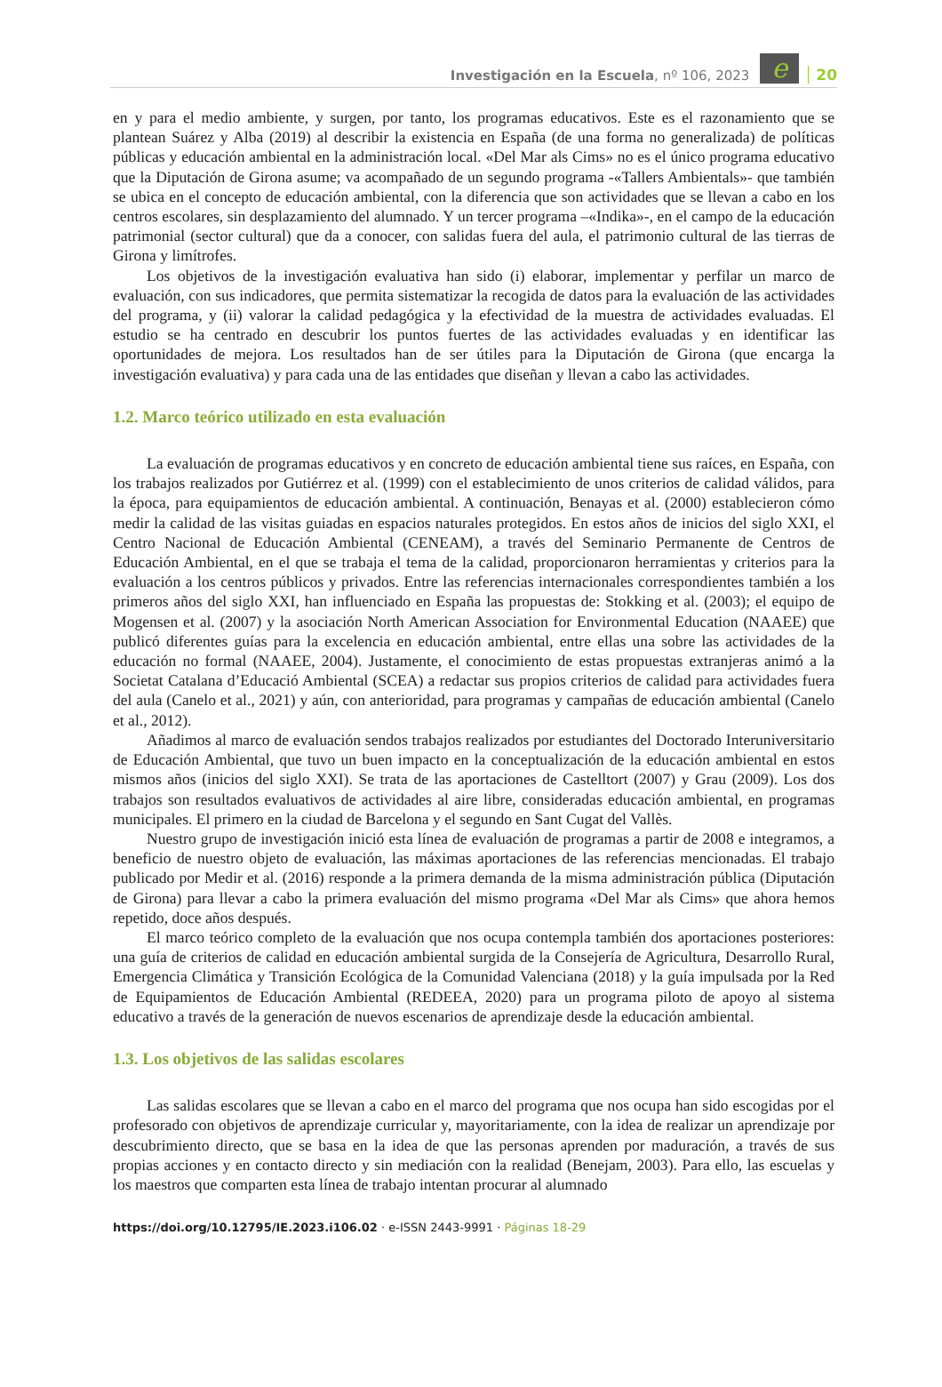Investigación en la Escuela, nº 106, 2023
e
20
en y para el medio ambiente, y surgen, por tanto, los programas educativos. Este es el razonamiento que se plantean Suárez y Alba (2019) al describir la existencia en España (de una forma no generalizada) de políticas públicas y educación ambiental en la administración local. «Del Mar als Cims» no es el único programa educativo que la Diputación de Girona asume; va acompañado de un segundo programa -«Tallers Ambientals»- que también se ubica en el concepto de educación ambiental, con la diferencia que son actividades que se llevan a cabo en los centros escolares, sin desplazamiento del alumnado. Y un tercer programa –«Indika»-, en el campo de la educación patrimonial (sector cultural) que da a conocer, con salidas fuera del aula, el patrimonio cultural de las tierras de Girona y limítrofes.
Los objetivos de la investigación evaluativa han sido (i) elaborar, implementar y perfilar un marco de evaluación, con sus indicadores, que permita sistematizar la recogida de datos para la evaluación de las actividades del programa, y (ii) valorar la calidad pedagógica y la efectividad de la muestra de actividades evaluadas. El estudio se ha centrado en descubrir los puntos fuertes de las actividades evaluadas y en identificar las oportunidades de mejora. Los resultados han de ser útiles para la Diputación de Girona (que encarga la investigación evaluativa) y para cada una de las entidades que diseñan y llevan a cabo las actividades.
1.2. Marco teórico utilizado en esta evaluación
La evaluación de programas educativos y en concreto de educación ambiental tiene sus raíces, en España, con los trabajos realizados por Gutiérrez et al. (1999) con el establecimiento de unos criterios de calidad válidos, para la época, para equipamientos de educación ambiental. A continuación, Benayas et al. (2000) establecieron cómo medir la calidad de las visitas guiadas en espacios naturales protegidos. En estos años de inicios del siglo XXI, el Centro Nacional de Educación Ambiental (CENEAM), a través del Seminario Permanente de Centros de Educación Ambiental, en el que se trabaja el tema de la calidad, proporcionaron herramientas y criterios para la evaluación a los centros públicos y privados. Entre las referencias internacionales correspondientes también a los primeros años del siglo XXI, han influenciado en España las propuestas de: Stokking et al. (2003); el equipo de Mogensen et al. (2007) y la asociación North American Association for Environmental Education (NAAEE) que publicó diferentes guías para la excelencia en educación ambiental, entre ellas una sobre las actividades de la educación no formal (NAAEE, 2004). Justamente, el conocimiento de estas propuestas extranjeras animó a la Societat Catalana d’Educació Ambiental (SCEA) a redactar sus propios criterios de calidad para actividades fuera del aula (Canelo et al., 2021) y aún, con anterioridad, para programas y campañas de educación ambiental (Canelo et al., 2012).
Añadimos al marco de evaluación sendos trabajos realizados por estudiantes del Doctorado Interuniversitario de Educación Ambiental, que tuvo un buen impacto en la conceptualización de la educación ambiental en estos mismos años (inicios del siglo XXI). Se trata de las aportaciones de Castelltort (2007) y Grau (2009). Los dos trabajos son resultados evaluativos de actividades al aire libre, consideradas educación ambiental, en programas municipales. El primero en la ciudad de Barcelona y el segundo en Sant Cugat del Vallès.
Nuestro grupo de investigación inició esta línea de evaluación de programas a partir de 2008 e integramos, a beneficio de nuestro objeto de evaluación, las máximas aportaciones de las referencias mencionadas. El trabajo publicado por Medir et al. (2016) responde a la primera demanda de la misma administración pública (Diputación de Girona) para llevar a cabo la primera evaluación del mismo programa «Del Mar als Cims» que ahora hemos repetido, doce años después.
El marco teórico completo de la evaluación que nos ocupa contempla también dos aportaciones posteriores: una guía de criterios de calidad en educación ambiental surgida de la Consejería de Agricultura, Desarrollo Rural, Emergencia Climática y Transición Ecológica de la Comunidad Valenciana (2018) y la guía impulsada por la Red de Equipamientos de Educación Ambiental (REDEEA, 2020) para un programa piloto de apoyo al sistema educativo a través de la generación de nuevos escenarios de aprendizaje desde la educación ambiental.
1.3. Los objetivos de las salidas escolares
Las salidas escolares que se llevan a cabo en el marco del programa que nos ocupa han sido escogidas por el profesorado con objetivos de aprendizaje curricular y, mayoritariamente, con la idea de realizar un aprendizaje por descubrimiento directo, que se basa en la idea de que las personas aprenden por maduración, a través de sus propias acciones y en contacto directo y sin mediación con la realidad (Benejam, 2003). Para ello, las escuelas y los maestros que comparten esta línea de trabajo intentan procurar al alumnado
https://doi.org/10.12795/IE.2023.i106.02 · e-ISSN 2443-9991 · Páginas 18-29